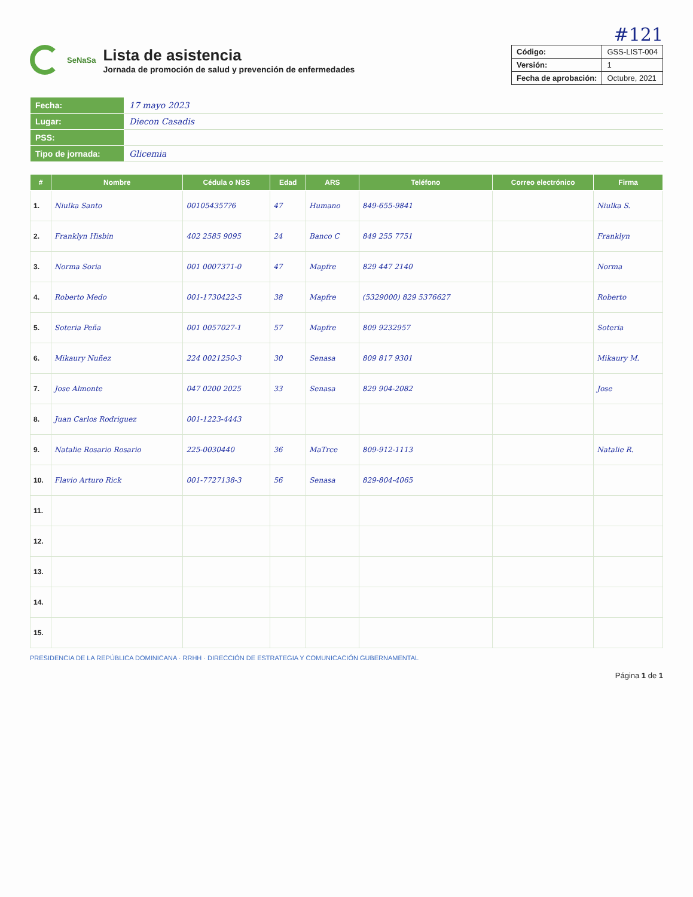#121
SeNaSa
Lista de asistencia
Jornada de promoción de salud y prevención de enfermedades
| Código: | GSS-LIST-004 |
| Versión: | 1 |
| Fecha de aprobación: | Octubre, 2021 |
| Fecha: | 17 mayo 2023 |
| Lugar: | Diecon Casadis |
| PSS: | |
| Tipo de jornada: | Glicemia |
| # | Nombre | Cédula o NSS | Edad | ARS | Teléfono | Correo electrónico | Firma |
| --- | --- | --- | --- | --- | --- | --- | --- |
| 1. | Niulka Santo | 001054357?6 | 47 | Humano | 849-655-9841 | | Niulka S. |
| 2. | Franklyn Hisbin | 402 2585 9095 | 24 | Banco C | 849 255 7751 | | Franklyn |
| 3. | Norma Soria | 001 0007371-0 | 47 | Mapfre | 829 447 2140 | | Norma |
| 4. | Roberto Medo | 001-1730422-5 | 38 | Mapfre | (5329000) 829 5376627 | | Roberto |
| 5. | Soteria Peña | 001 0057027-1 | 57 | Mapfre | 809 9232957 | | Soteria |
| 6. | Mikaury Nuñez | 224 0021250-3 | 30 | Senasa | 809 817 9301 | | Mikaury M. |
| 7. | Jose Almonte | 047 0200 2025 | 33 | Senasa | 829 904-2082 | | Jose |
| 8. | Juan Carlos Rodriguez | 001-1223-4443 | | | | | |
| 9. | Natalie Rosario Rosario | 225-0030440 | 36 | MaTrce | 809-912-1113 | | Natalie R. |
| 10. | Flavio Arturo Rick | 001-7727138-3 | 56 | Senasa | 829-804-4065 | | |
| 11. | | | | | | | |
| 12. | | | | | | | |
| 13. | | | | | | | |
| 14. | | | | | | | |
| 15. | | | | | | | |
PRESIDENCIA DE LA REPÚBLICA DOMINICANA · RRHH · DIRECCIÓN DE ESTRATEGIA Y COMUNICACIÓN GUBERNAMENTAL
Página 1 de 1